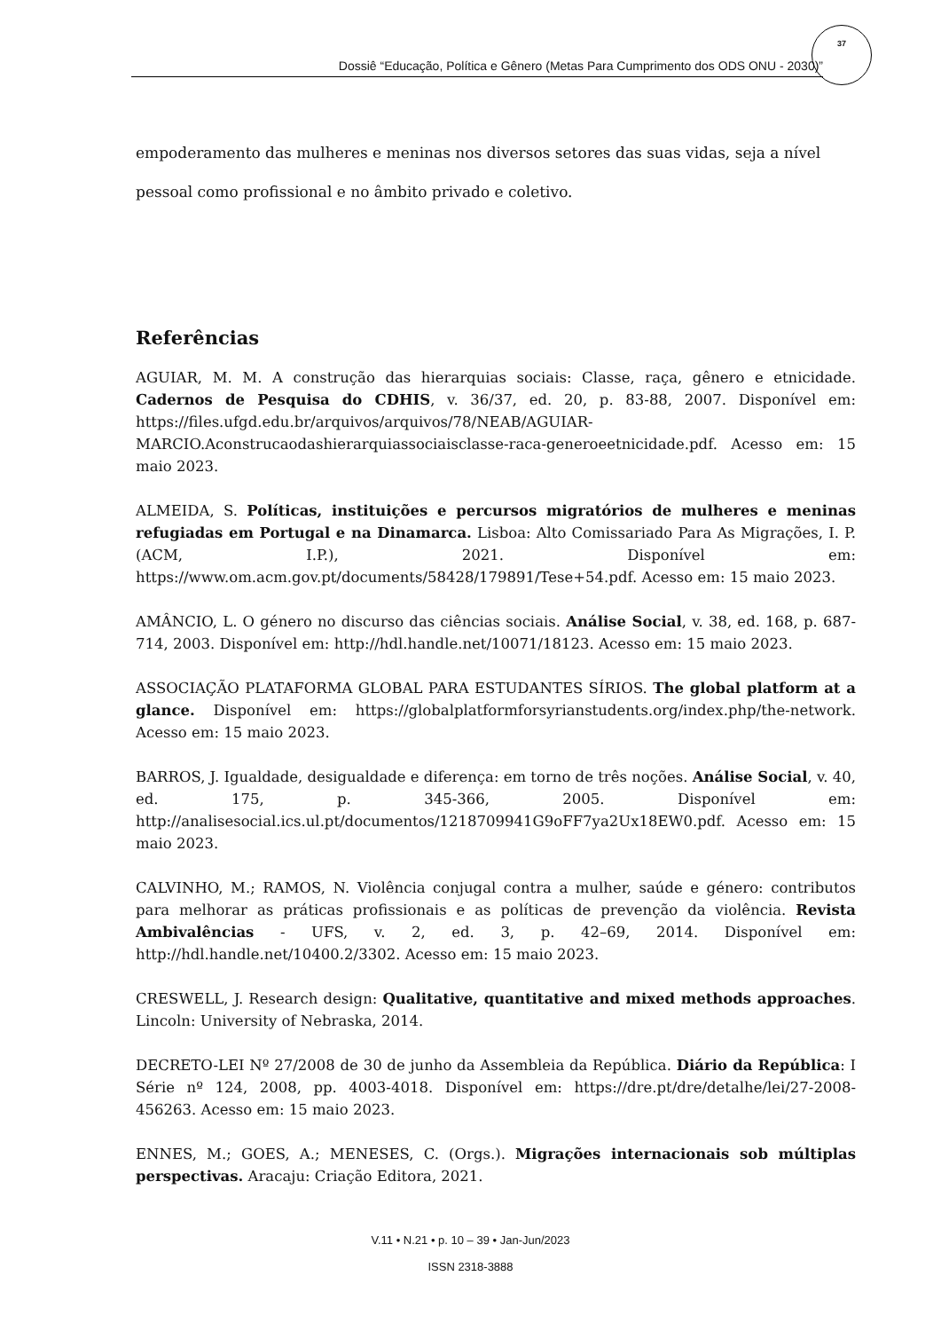Dossiê “Educação, Política e Gênero (Metas Para Cumprimento dos ODS ONU - 2030)”
37
empoderamento das mulheres e meninas nos diversos setores das suas vidas, seja a nível pessoal como profissional e no âmbito privado e coletivo.
Referências
AGUIAR, M. M. A construção das hierarquias sociais: Classe, raça, gênero e etnicidade. Cadernos de Pesquisa do CDHIS, v. 36/37, ed. 20, p. 83-88, 2007. Disponível em: https://files.ufgd.edu.br/arquivos/arquivos/78/NEAB/AGUIAR-MARCIO.Aconstrucaodashierarquiassociaisclasse-raca-generoeetnicidade.pdf. Acesso em: 15 maio 2023.
ALMEIDA, S. Políticas, instituições e percursos migratórios de mulheres e meninas refugiadas em Portugal e na Dinamarca. Lisboa: Alto Comissariado Para As Migrações, I. P. (ACM, I.P.), 2021. Disponível em: https://www.om.acm.gov.pt/documents/58428/179891/Tese+54.pdf. Acesso em: 15 maio 2023.
AMÂNCIO, L. O género no discurso das ciências sociais. Análise Social, v. 38, ed. 168, p. 687-714, 2003. Disponível em: http://hdl.handle.net/10071/18123. Acesso em: 15 maio 2023.
ASSOCIAÇÃO PLATAFORMA GLOBAL PARA ESTUDANTES SÍRIOS. The global platform at a glance. Disponível em: https://globalplatformforsyrianstudents.org/index.php/the-network. Acesso em: 15 maio 2023.
BARROS, J. Igualdade, desigualdade e diferença: em torno de três noções. Análise Social, v. 40, ed. 175, p. 345-366, 2005. Disponível em: http://analisesocial.ics.ul.pt/documentos/1218709941G9oFF7ya2Ux18EW0.pdf. Acesso em: 15 maio 2023.
CALVINHO, M.; RAMOS, N. Violência conjugal contra a mulher, saúde e género: contributos para melhorar as práticas profissionais e as políticas de prevenção da violência. Revista Ambivalências - UFS, v. 2, ed. 3, p. 42–69, 2014. Disponível em: http://hdl.handle.net/10400.2/3302. Acesso em: 15 maio 2023.
CRESWELL, J. Research design: Qualitative, quantitative and mixed methods approaches. Lincoln: University of Nebraska, 2014.
DECRETO-LEI Nº 27/2008 de 30 de junho da Assembleia da República. Diário da República: I Série nº 124, 2008, pp. 4003-4018. Disponível em: https://dre.pt/dre/detalhe/lei/27-2008-456263. Acesso em: 15 maio 2023.
ENNES, M.; GOES, A.; MENESES, C. (Orgs.). Migrações internacionais sob múltiplas perspectivas. Aracaju: Criação Editora, 2021.
V.11 • N.21 • p. 10 – 39 • Jan-Jun/2023
ISSN 2318-3888